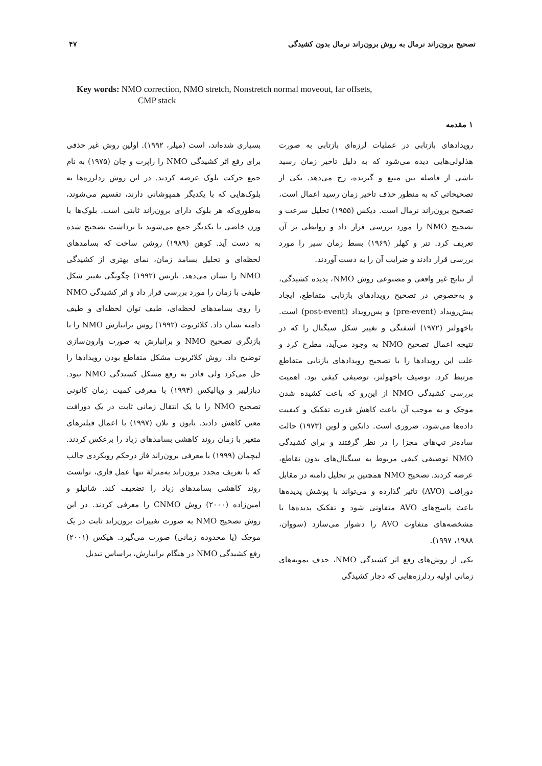تصحیح برون‌راند نرمال به روش برون‌راند نرمال بدون کشیدگی ۴۷
Key words: NMO correction, NMO stretch, Nonstretch normal moveout, far offsets,
CMP stack
۱ مقدمه
رویدادهای بازتابی در عملیات لرزه‌ای بازتابی به صورت هذلولی‌هایی دیده می‌شود که به دلیل تاخیر زمان رسید ناشی از فاصله بین منبع و گیرنده، رخ می‌دهد. یکی از تصحیحاتی که به منظور حذف تاخیر زمان رسید اعمال است، تصحیح برون‌راند نرمال است. دیکس (۱۹۵۵) تحلیل سرعت و تصحیح NMO را مورد بررسی قرار داد و روابطی بر آن تعریف کرد. تنر و کهلر (۱۹۶۹) بسط زمان سیر را مورد بررسی قرار دادند و ضرایب آن را به دست آوردند.
از نتایج غیر واقعی و مصنوعی روش NMO، پدیده کشیدگی، و به‌خصوص در تصحیح رویدادهای بازتابی متقاطع، ایجاد پیش‌رویداد (pre-event) و پس‌رویداد (post-event) است. باخهولتز (۱۹۷۲) آشفتگی و تغییر شکل سیگنال را که در نتیجه اعمال تصحیح NMO به وجود می‌آید، مطرح کرد و علت این رویدادها را با تصحیح رویدادهای بازتابی متقاطع مرتبط کرد. توصیف باخهولتز، توصیفی کیفی بود. اهمیت بررسی کشیدگی NMO از این‌رو که باعث کشیده شدن موجک و به موجب آن باعث کاهش قدرت تفکیک و کیفیت داده‌ها می‌شود، ضروری است. دانکین و لوین (۱۹۷۳) حالت ساده‌تر تپ‌های مجزا را در نظر گرفتند و برای کشیدگی NMO توصیفی کیفی مربوط به سیگنال‌های بدون تقاطع، عرضه کردند. تصحیح NMO همچنین بر تحلیل دامنه در مقابل دورافت (AVO) تاثیر گذارده و می‌تواند با پوشش پدیده‌ها باعث پاسخ‌های AVO متفاوتی شود و تفکیک پدیده‌ها با مشخصه‌های متفاوت AVO را دشوار می‌سازد (سووان، ۱۹۸۸، ۱۹۹۷).
یکی از روش‌های رفع اثر کشیدگی NMO، حذف نمونه‌های زمانی اولیه ردلرزه‌هایی که دچار کشیدگی
بسیاری شده‌اند، است (میلر، ۱۹۹۲). اولین روش غیر حذفی برای رفع اثر کشیدگی NMO را راپرت و چان (۱۹۷۵) به نام جمع حرکت بلوک عرضه کردند. در این روش ردلرزه‌ها به بلوک‌هایی که با یکدیگر همپوشانی دارند، تقسیم می‌شوند، به‌طوری‌که هر بلوک دارای برون‌راند ثابتی است. بلوک‌ها با وزن خاصی با یکدیگر جمع می‌شوند تا برداشت تصحیح شده به دست آید. کوهن (۱۹۸۹) روشن ساخت که بسامدهای لحظه‌ای و تحلیل بسامد زمان، نمای بهتری از کشیدگی NMO را نشان می‌دهد. بارنس (۱۹۹۲) چگونگی تغییر شکل طیفی با زمان را مورد بررسی قرار داد و اثر کشیدگی NMO را روی بسامدهای لحظه‌ای، طیف توان لحظه‌ای و طیف دامنه نشان داد. کلائربوت (۱۹۹۲) روش برانبارش NMO را با بازنگری تصحیح NMO و برانبارش به صورت وارون‌سازی توضیح داد. روش کلائربوت مشکل متقاطع بودن رویدادها را حل می‌کرد ولی قادر به رفع مشکل کشیدگی NMO نبود. دبازلییر و ویالیکس (۱۹۹۴) با معرفی کمیت زمان کانونی تصحیح NMO را با یک انتقال زمانی ثابت در یک دورافت معین کاهش دادند. بایون و نلان (۱۹۹۷) با اعمال فیلترهای متغیر با زمان روند کاهشی بسامدهای زیاد را برعکس کردند. لیچمان (۱۹۹۹) با معرفی برون‌راند فاز درحکم رویکردی جالب که با تعریف مجدد برون‌راند به‌منزلهٔ تنها عمل فازی، توانست روند کاهشی بسامدهای زیاد را تضعیف کند. شاتیلو و امین‌زاده (۲۰۰۰) روش CNMO را معرفی کردند. در این روش تصحیح NMO به صورت تغییرات برون‌راند ثابت در یک موجک (یا محدوده زمانی) صورت می‌گیرد. هیکس (۲۰۰۱) رفع کشیدگی NMO در هنگام برانبارش، براساس تبدیل